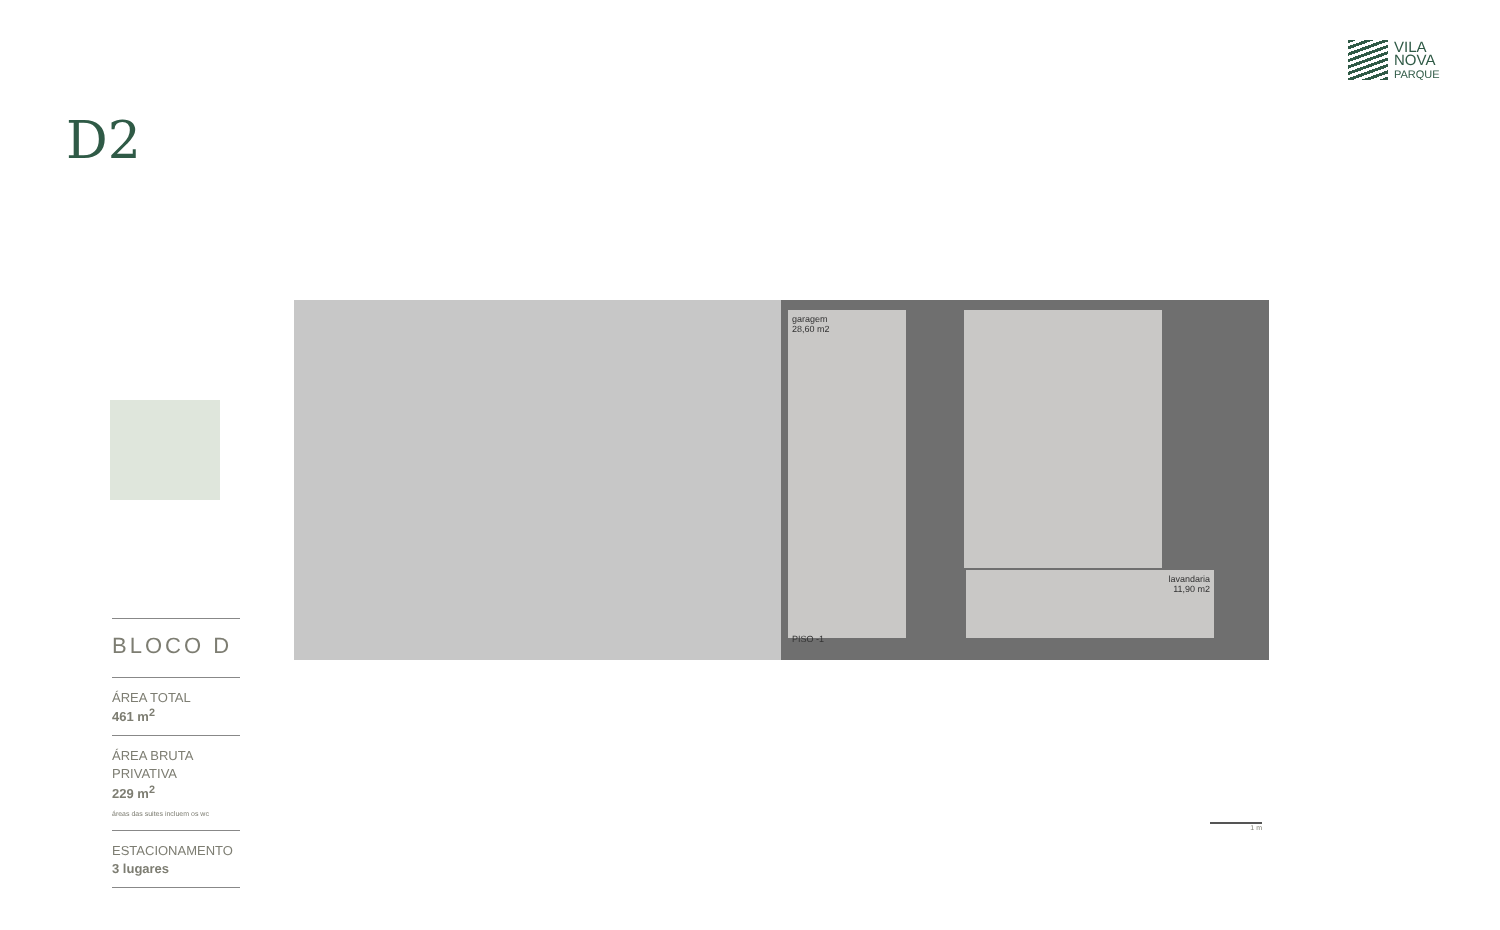VILA
NOVA
PARQUE
D2
garagem
28,60 m2
PISO -1
lavandaria
11,90 m2
BLOCO D
ÁREA TOTAL
461 m<sup>2</sup>
ÁREA BRUTA PRIVATIVA
229 m<sup>2</sup>
áreas das suites incluem os wc
ESTACIONAMENTO
3 lugares
1 m